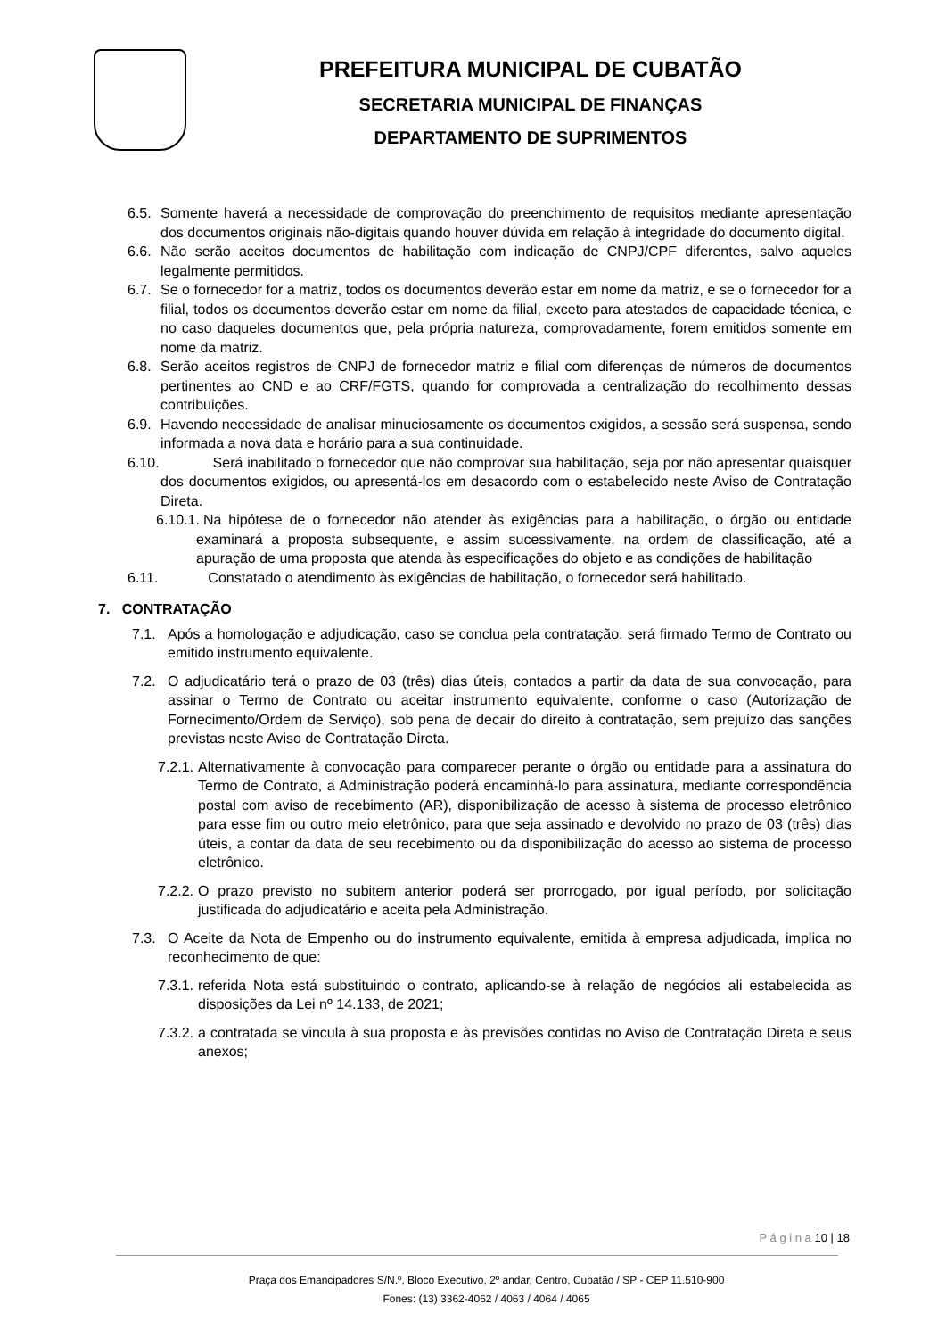PREFEITURA MUNICIPAL DE CUBATÃO
SECRETARIA MUNICIPAL DE FINANÇAS
DEPARTAMENTO DE SUPRIMENTOS
6.5. Somente haverá a necessidade de comprovação do preenchimento de requisitos mediante apresentação dos documentos originais não-digitais quando houver dúvida em relação à integridade do documento digital.
6.6. Não serão aceitos documentos de habilitação com indicação de CNPJ/CPF diferentes, salvo aqueles legalmente permitidos.
6.7. Se o fornecedor for a matriz, todos os documentos deverão estar em nome da matriz, e se o fornecedor for a filial, todos os documentos deverão estar em nome da filial, exceto para atestados de capacidade técnica, e no caso daqueles documentos que, pela própria natureza, comprovadamente, forem emitidos somente em nome da matriz.
6.8. Serão aceitos registros de CNPJ de fornecedor matriz e filial com diferenças de números de documentos pertinentes ao CND e ao CRF/FGTS, quando for comprovada a centralização do recolhimento dessas contribuições.
6.9. Havendo necessidade de analisar minuciosamente os documentos exigidos, a sessão será suspensa, sendo informada a nova data e horário para a sua continuidade.
6.10. Será inabilitado o fornecedor que não comprovar sua habilitação, seja por não apresentar quaisquer dos documentos exigidos, ou apresentá-los em desacordo com o estabelecido neste Aviso de Contratação Direta.
6.10.1. Na hipótese de o fornecedor não atender às exigências para a habilitação, o órgão ou entidade examinará a proposta subsequente, e assim sucessivamente, na ordem de classificação, até a apuração de uma proposta que atenda às especificações do objeto e as condições de habilitação
6.11. Constatado o atendimento às exigências de habilitação, o fornecedor será habilitado.
7. CONTRATAÇÃO
7.1. Após a homologação e adjudicação, caso se conclua pela contratação, será firmado Termo de Contrato ou emitido instrumento equivalente.
7.2. O adjudicatário terá o prazo de 03 (três) dias úteis, contados a partir da data de sua convocação, para assinar o Termo de Contrato ou aceitar instrumento equivalente, conforme o caso (Autorização de Fornecimento/Ordem de Serviço), sob pena de decair do direito à contratação, sem prejuízo das sanções previstas neste Aviso de Contratação Direta.
7.2.1. Alternativamente à convocação para comparecer perante o órgão ou entidade para a assinatura do Termo de Contrato, a Administração poderá encaminhá-lo para assinatura, mediante correspondência postal com aviso de recebimento (AR), disponibilização de acesso à sistema de processo eletrônico para esse fim ou outro meio eletrônico, para que seja assinado e devolvido no prazo de 03 (três) dias úteis, a contar da data de seu recebimento ou da disponibilização do acesso ao sistema de processo eletrônico.
7.2.2. O prazo previsto no subitem anterior poderá ser prorrogado, por igual período, por solicitação justificada do adjudicatário e aceita pela Administração.
7.3. O Aceite da Nota de Empenho ou do instrumento equivalente, emitida à empresa adjudicada, implica no reconhecimento de que:
7.3.1. referida Nota está substituindo o contrato, aplicando-se à relação de negócios ali estabelecida as disposições da Lei nº 14.133, de 2021;
7.3.2. a contratada se vincula à sua proposta e às previsões contidas no Aviso de Contratação Direta e seus anexos;
P á g i n a 10 | 18
Praça dos Emancipadores S/N.º, Bloco Executivo, 2º andar, Centro, Cubatão / SP - CEP 11.510-900
Fones: (13) 3362-4062 / 4063 / 4064 / 4065